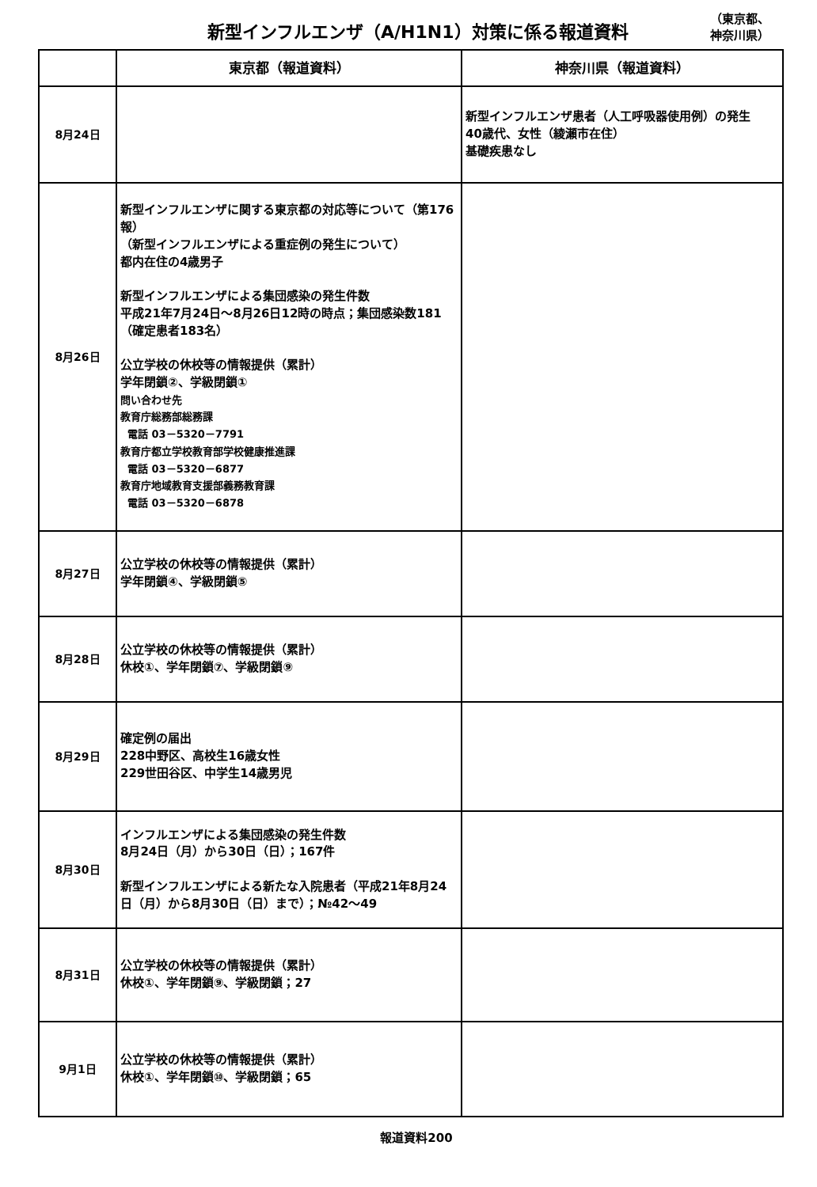新型インフルエンザ（A/H1N1）対策に係る報道資料
（東京都、
神奈川県）
| | 東京都（報道資料） | 神奈川県（報道資料） |
| --- | --- | --- |
| 8月24日 | | 新型インフルエンザ患者（人工呼吸器使用例）の発生 40歳代、女性（綾瀬市在住） 基礎疾患なし |
| 8月26日 | 新型インフルエンザに関する東京都の対応等について（第176報） （新型インフルエンザによる重症例の発生について） 都内在住の4歳男子 新型インフルエンザによる集団感染の発生件数 平成21年7月24日～8月26日12時の時点；集団感染数181（確定患者183名） 公立学校の休校等の情報提供（累計） 学年閉鎖②、学級閉鎖① 問い合わせ先 教育庁総務部総務課 電話 03－5320－7791 教育庁都立学校教育部学校健康推進課 電話 03－5320－6877 教育庁地域教育支援部義務教育課 電話 03－5320－6878 | |
| 8月27日 | 公立学校の休校等の情報提供（累計） 学年閉鎖④、学級閉鎖⑤ | |
| 8月28日 | 公立学校の休校等の情報提供（累計） 休校①、学年閉鎖⑦、学級閉鎖⑨ | |
| 8月29日 | 確定例の届出 228中野区、高校生16歳女性 229世田谷区、中学生14歳男児 | |
| 8月30日 | インフルエンザによる集団感染の発生件数 8月24日（月）から30日（日）；167件 新型インフルエンザによる新たな入院患者（平成21年8月24日（月）から8月30日（日）まで）；№42～49 | |
| 8月31日 | 公立学校の休校等の情報提供（累計） 休校①、学年閉鎖⑨、学級閉鎖；27 | |
| 9月1日 | 公立学校の休校等の情報提供（累計） 休校①、学年閉鎖⑩、学級閉鎖；65 | |
報道資料200